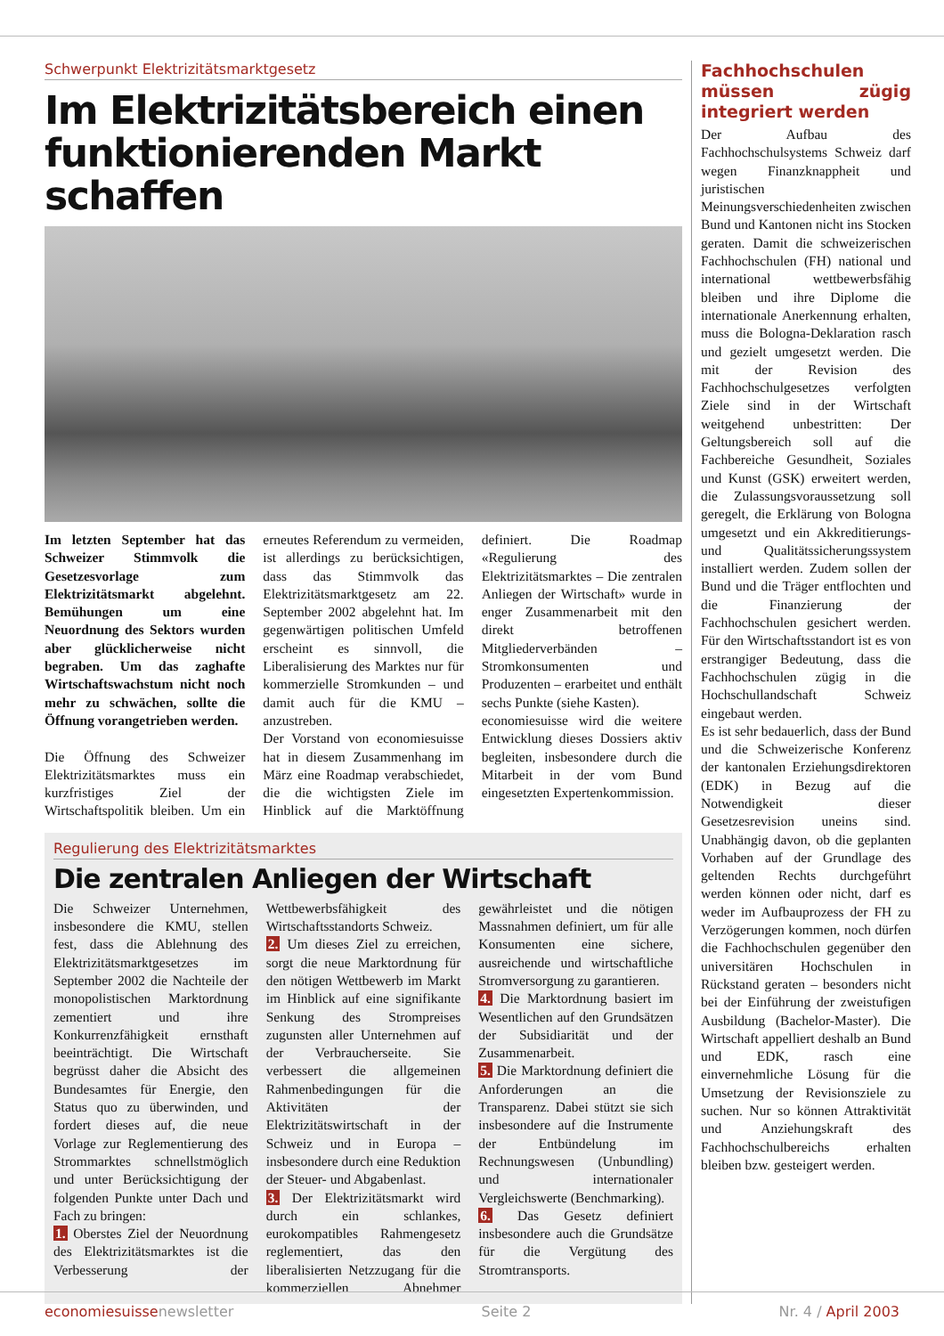Schwerpunkt Elektrizitätsmarktgesetz
Im Elektrizitätsbereich einen funktionierenden Markt schaffen
Im letzten September hat das Schweizer Stimmvolk die Gesetzesvorlage zum Elektrizitätsmarkt abgelehnt. Bemühungen um eine Neuordnung des Sektors wurden aber glücklicherweise nicht begraben. Um das zaghafte Wirtschaftswachstum nicht noch mehr zu schwächen, sollte die Öffnung vorangetrieben werden.
Die Öffnung des Schweizer Elektrizitätsmarktes muss ein kurzfristiges Ziel der Wirtschaftspolitik bleiben. Um ein erneutes Referendum zu vermeiden, ist allerdings zu berücksichtigen, dass das Stimmvolk das Elektrizitätsmarktgesetz am 22. September 2002 abgelehnt hat. Im gegenwärtigen politischen Umfeld erscheint es sinnvoll, die Liberalisierung des Marktes nur für kommerzielle Stromkunden – und damit auch für die KMU – anzustreben.
Der Vorstand von economiesuisse hat in diesem Zusammenhang im März eine Roadmap verabschiedet, die die wichtigsten Ziele im Hinblick auf die Marktöffnung definiert. Die Roadmap «Regulierung des Elektrizitätsmarktes – Die zentralen Anliegen der Wirtschaft» wurde in enger Zusammenarbeit mit den direkt betroffenen Mitgliederverbänden – Stromkonsumenten und Produzenten – erarbeitet und enthält sechs Punkte (siehe Kasten).
economiesuisse wird die weitere Entwicklung dieses Dossiers aktiv begleiten, insbesondere durch die Mitarbeit in der vom Bund eingesetzten Expertenkommission.
Regulierung des Elektrizitätsmarktes
Die zentralen Anliegen der Wirtschaft
Die Schweizer Unternehmen, insbesondere die KMU, stellen fest, dass die Ablehnung des Elektrizitätsmarktgesetzes im September 2002 die Nachteile der monopolistischen Marktordnung zementiert und ihre Konkurrenzfähigkeit ernsthaft beeinträchtigt. Die Wirtschaft begrüsst daher die Absicht des Bundesamtes für Energie, den Status quo zu überwinden, und fordert dieses auf, die neue Vorlage zur Reglementierung des Strommarktes schnellstmöglich und unter Berücksichtigung der folgenden Punkte unter Dach und Fach zu bringen:
1. Oberstes Ziel der Neuordnung des Elektrizitätsmarktes ist die Verbesserung der Wettbewerbsfähigkeit des Wirtschaftsstandorts Schweiz.
2. Um dieses Ziel zu erreichen, sorgt die neue Marktordnung für den nötigen Wettbewerb im Markt im Hinblick auf eine signifikante Senkung des Strompreises zugunsten aller Unternehmen auf der Verbraucherseite. Sie verbessert die allgemeinen Rahmenbedingungen für die Aktivitäten der Elektrizitätswirtschaft in der Schweiz und in Europa – insbesondere durch eine Reduktion der Steuer- und Abgabenlast.
3. Der Elektrizitätsmarkt wird durch ein schlankes, eurokompatibles Rahmengesetz reglementiert, das den liberalisierten Netzzugang für die kommerziellen Abnehmer gewährleistet und die nötigen Massnahmen definiert, um für alle Konsumenten eine sichere, ausreichende und wirtschaftliche Stromversorgung zu garantieren.
4. Die Marktordnung basiert im Wesentlichen auf den Grundsätzen der Subsidiarität und der Zusammenarbeit.
5. Die Marktordnung definiert die Anforderungen an die Transparenz. Dabei stützt sie sich insbesondere auf die Instrumente der Entbündelung im Rechnungswesen (Unbundling) und internationaler Vergleichswerte (Benchmarking).
6. Das Gesetz definiert insbesondere auch die Grundsätze für die Vergütung des Stromtransports.
Fachhochschulen müssen zügig integriert werden
Der Aufbau des Fachhochschulsystems Schweiz darf wegen Finanzknappheit und juristischen Meinungsverschiedenheiten zwischen Bund und Kantonen nicht ins Stocken geraten. Damit die schweizerischen Fachhochschulen (FH) national und international wettbewerbsfähig bleiben und ihre Diplome die internationale Anerkennung erhalten, muss die Bologna-Deklaration rasch und gezielt umgesetzt werden. Die mit der Revision des Fachhochschulgesetzes verfolgten Ziele sind in der Wirtschaft weitgehend unbestritten: Der Geltungsbereich soll auf die Fachbereiche Gesundheit, Soziales und Kunst (GSK) erweitert werden, die Zulassungsvoraussetzung soll geregelt, die Erklärung von Bologna umgesetzt und ein Akkreditierungs- und Qualitätssicherungssystem installiert werden. Zudem sollen der Bund und die Träger entflochten und die Finanzierung der Fachhochschulen gesichert werden. Für den Wirtschaftsstandort ist es von erstrangiger Bedeutung, dass die Fachhochschulen zügig in die Hochschullandschaft Schweiz eingebaut werden.
Es ist sehr bedauerlich, dass der Bund und die Schweizerische Konferenz der kantonalen Erziehungsdirektoren (EDK) in Bezug auf die Notwendigkeit dieser Gesetzesrevision uneins sind. Unabhängig davon, ob die geplanten Vorhaben auf der Grundlage des geltenden Rechts durchgeführt werden können oder nicht, darf es weder im Aufbauprozess der FH zu Verzögerungen kommen, noch dürfen die Fachhochschulen gegenüber den universitären Hochschulen in Rückstand geraten – besonders nicht bei der Einführung der zweistufigen Ausbildung (Bachelor-Master). Die Wirtschaft appelliert deshalb an Bund und EDK, rasch eine einvernehmliche Lösung für die Umsetzung der Revisionsziele zu suchen. Nur so können Attraktivität und Anziehungskraft des Fachhochschulbereichs erhalten bleiben bzw. gesteigert werden.
economiesuissenewsletter Seite 2 Nr. 4 / April 2003